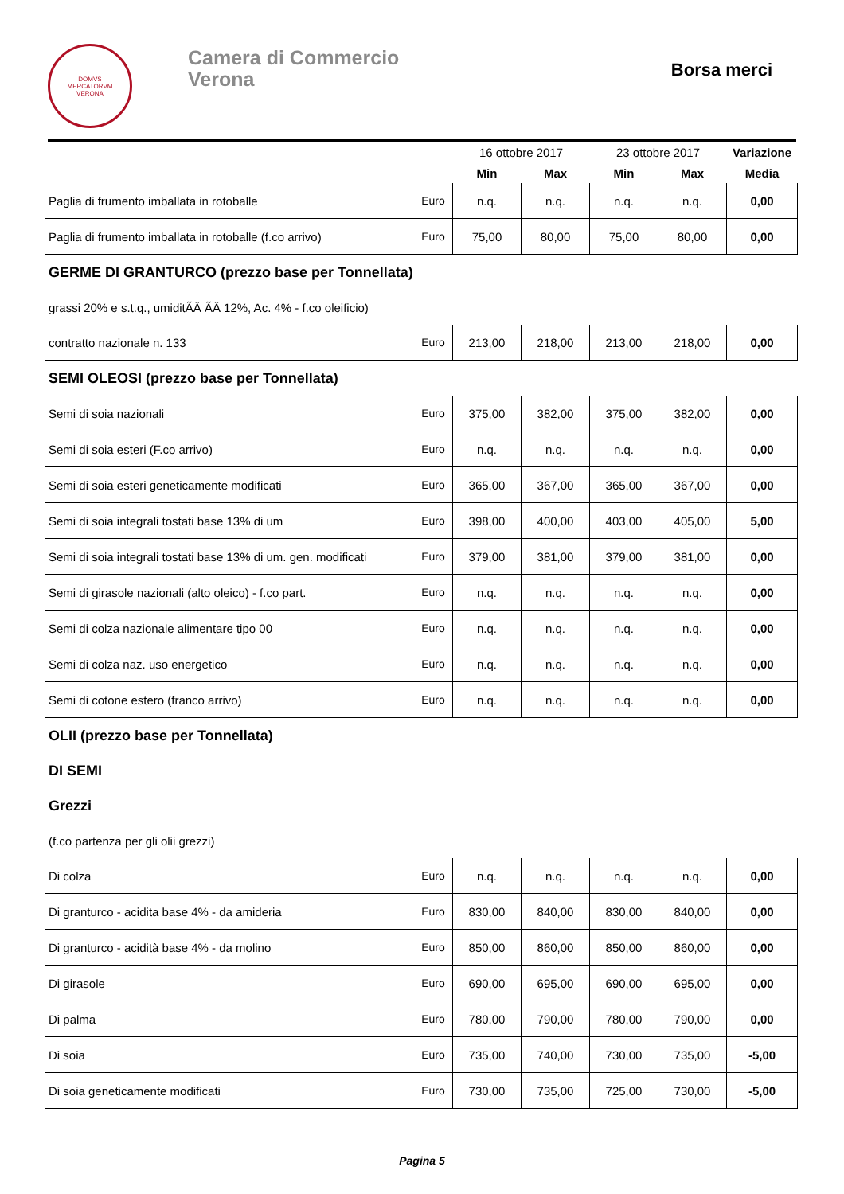DOMVS
MERCATORVM
VERONA
Camera di Commercio
Verona
Borsa merci
| | | 16 ottobre 2017 | | 23 ottobre 2017 | | Variazione |
| --- | --- | --- | --- | --- | --- | --- |
| | | Min | Max | Min | Max | Media |
| Paglia di frumento imballata in rotoballe | Euro | n.q. | n.q. | n.q. | n.q. | 0,00 |
| Paglia di frumento imballata in rotoballe (f.co arrivo) | Euro | 75,00 | 80,00 | 75,00 | 80,00 | 0,00 |
| GERME DI GRANTURCO (prezzo base per Tonnellata) | | | | | | |
| grassi 20% e s.t.q., umiditÃÂ ÃÂ 12%, Ac. 4% - f.co oleificio) | | | | | | |
| contratto nazionale n. 133 | Euro | 213,00 | 218,00 | 213,00 | 218,00 | 0,00 |
| SEMI OLEOSI (prezzo base per Tonnellata) | | | | | | |
| Semi di soia nazionali | Euro | 375,00 | 382,00 | 375,00 | 382,00 | 0,00 |
| Semi di soia esteri (F.co arrivo) | Euro | n.q. | n.q. | n.q. | n.q. | 0,00 |
| Semi di soia esteri geneticamente modificati | Euro | 365,00 | 367,00 | 365,00 | 367,00 | 0,00 |
| Semi di soia integrali tostati base 13% di um | Euro | 398,00 | 400,00 | 403,00 | 405,00 | 5,00 |
| Semi di soia integrali tostati base 13% di um. gen. modificati | Euro | 379,00 | 381,00 | 379,00 | 381,00 | 0,00 |
| Semi di girasole nazionali (alto oleico) - f.co part. | Euro | n.q. | n.q. | n.q. | n.q. | 0,00 |
| Semi di colza nazionale alimentare tipo 00 | Euro | n.q. | n.q. | n.q. | n.q. | 0,00 |
| Semi di colza naz. uso energetico | Euro | n.q. | n.q. | n.q. | n.q. | 0,00 |
| Semi di cotone estero (franco arrivo) | Euro | n.q. | n.q. | n.q. | n.q. | 0,00 |
| OLII (prezzo base per Tonnellata) | | | | | | |
| DI SEMI | | | | | | |
| Grezzi | | | | | | |
| (f.co partenza per gli olii grezzi) | | | | | | |
| Di colza | Euro | n.q. | n.q. | n.q. | n.q. | 0,00 |
| Di granturco - acidita base 4% - da amideria | Euro | 830,00 | 840,00 | 830,00 | 840,00 | 0,00 |
| Di granturco - acidità base 4% - da molino | Euro | 850,00 | 860,00 | 850,00 | 860,00 | 0,00 |
| Di girasole | Euro | 690,00 | 695,00 | 690,00 | 695,00 | 0,00 |
| Di palma | Euro | 780,00 | 790,00 | 780,00 | 790,00 | 0,00 |
| Di soia | Euro | 735,00 | 740,00 | 730,00 | 735,00 | -5,00 |
| Di soia geneticamente modificati | Euro | 730,00 | 735,00 | 725,00 | 730,00 | -5,00 |
Pagina 5